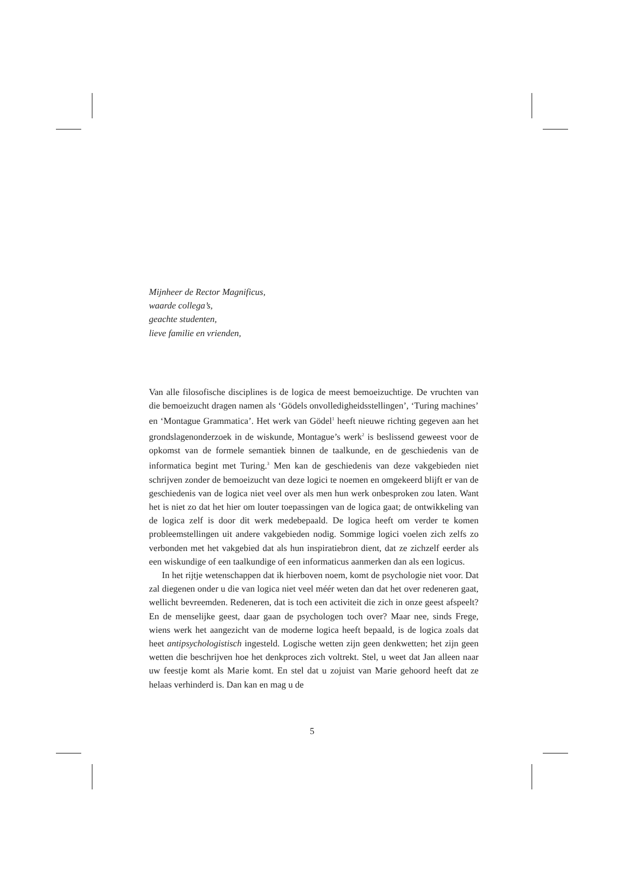Mijnheer de Rector Magnificus,
waarde collega’s,
geachte studenten,
lieve familie en vrienden,
Van alle filosofische disciplines is de logica de meest bemoeizuchtige. De vruchten van die bemoeizucht dragen namen als ‘Gödels onvolledigheidsstellingen’, ‘Turing machines’ en ‘Montague Grammatica’. Het werk van Gödel<sup>1</sup> heeft nieuwe richting gegeven aan het grondslagenonderzoek in de wiskunde, Montague’s werk<sup>2</sup> is beslissend geweest voor de opkomst van de formele semantiek binnen de taalkunde, en de geschiedenis van de informatica begint met Turing.<sup>3</sup> Men kan de geschiedenis van deze vakgebieden niet schrijven zonder de bemoeizucht van deze logici te noemen en omgekeerd blijft er van de geschiedenis van de logica niet veel over als men hun werk onbesproken zou laten. Want het is niet zo dat het hier om louter toepassingen van de logica gaat; de ontwikkeling van de logica zelf is door dit werk medebepaald. De logica heeft om verder te komen probleemstellingen uit andere vakgebieden nodig. Sommige logici voelen zich zelfs zo verbonden met het vakgebied dat als hun inspiratiebron dient, dat ze zichzelf eerder als een wiskundige of een taalkundige of een informaticus aanmerken dan als een logicus.
In het rijtje wetenschappen dat ik hierboven noem, komt de psychologie niet voor. Dat zal diegenen onder u die van logica niet veel méér weten dan dat het over redeneren gaat, wellicht bevreemden. Redeneren, dat is toch een activiteit die zich in onze geest afspeelt? En de menselijke geest, daar gaan de psychologen toch over? Maar nee, sinds Frege, wiens werk het aangezicht van de moderne logica heeft bepaald, is de logica zoals dat heet antipsychologistisch ingesteld. Logische wetten zijn geen denkwetten; het zijn geen wetten die beschrijven hoe het denkproces zich voltrekt. Stel, u weet dat Jan alleen naar uw feestje komt als Marie komt. En stel dat u zojuist van Marie gehoord heeft dat ze helaas verhinderd is. Dan kan en mag u de
5